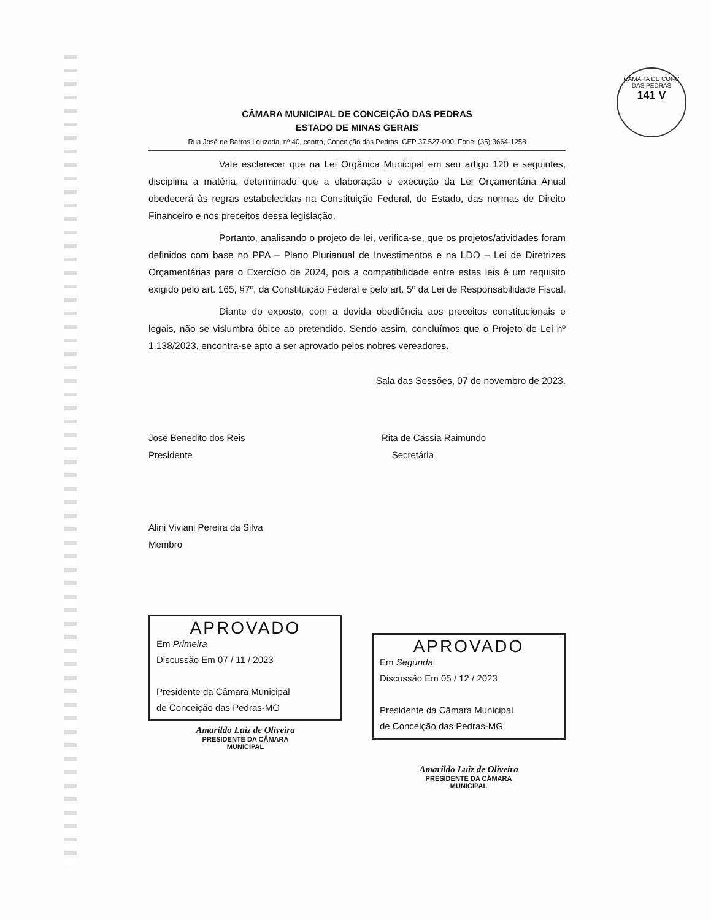CÂMARA DE CONC DAS PEDRAS
141 V
CÂMARA MUNICIPAL DE CONCEIÇÃO DAS PEDRAS
ESTADO DE MINAS GERAIS
Rua José de Barros Louzada, nº 40, centro, Conceição das Pedras, CEP 37.527-000, Fone: (35) 3664-1258
Vale esclarecer que na Lei Orgânica Municipal em seu artigo 120 e seguintes, disciplina a matéria, determinado que a elaboração e execução da Lei Orçamentária Anual obedecerá às regras estabelecidas na Constituição Federal, do Estado, das normas de Direito Financeiro e nos preceitos dessa legislação.
Portanto, analisando o projeto de lei, verifica-se, que os projetos/atividades foram definidos com base no PPA – Plano Plurianual de Investimentos e na LDO – Lei de Diretrizes Orçamentárias para o Exercício de 2024, pois a compatibilidade entre estas leis é um requisito exigido pelo art. 165, §7º, da Constituição Federal e pelo art. 5º da Lei de Responsabilidade Fiscal.
Diante do exposto, com a devida obediência aos preceitos constitucionais e legais, não se vislumbra óbice ao pretendido. Sendo assim, concluímos que o Projeto de Lei nº 1.138/2023, encontra-se apto a ser aprovado pelos nobres vereadores.
Sala das Sessões, 07 de novembro de 2023.
José Benedito dos Reis
Presidente
Rita de Cássia Raimundo
Secretária
Alini Viviani Pereira da Silva
Membro
APROVADO
Em Primeira
Discussão Em 07 / 11 / 2023
Presidente da Câmara Municipal
de Conceição das Pedras-MG
Amarildo Luiz de Oliveira
PRESIDENTE DA CÂMARA
MUNICIPAL
APROVADO
Em Segunda
Discussão Em 05 / 12 / 2023
Presidente da Câmara Municipal
de Conceição das Pedras-MG
Amarildo Luiz de Oliveira
PRESIDENTE DA CÂMARA
MUNICIPAL